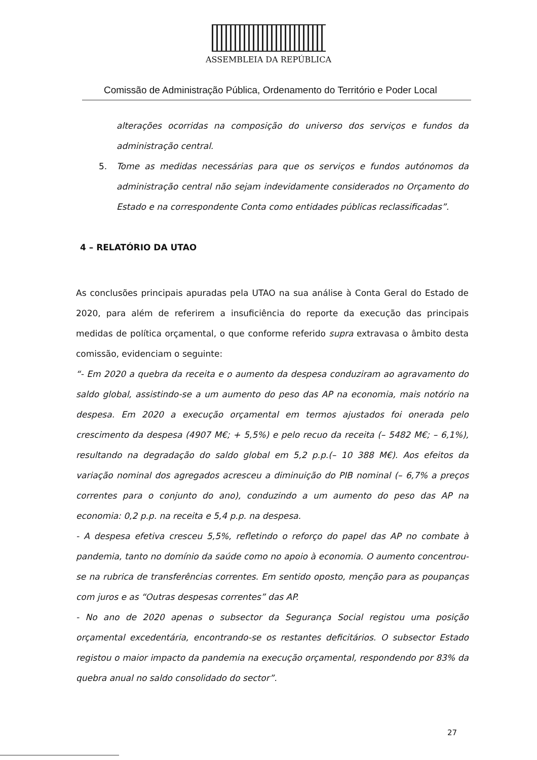ASSEMBLEIA DA REPÚBLICA
Comissão de Administração Pública, Ordenamento do Território e Poder Local
alterações ocorridas na composição do universo dos serviços e fundos da administração central.
5. Tome as medidas necessárias para que os serviços e fundos autónomos da administração central não sejam indevidamente considerados no Orçamento do Estado e na correspondente Conta como entidades públicas reclassificadas”.
4 – RELATÓRIO DA UTAO
As conclusões principais apuradas pela UTAO na sua análise à Conta Geral do Estado de 2020, para além de referirem a insuficiência do reporte da execução das principais medidas de política orçamental, o que conforme referido supra extravasa o âmbito desta comissão, evidenciam o seguinte:
“- Em 2020 a quebra da receita e o aumento da despesa conduziram ao agravamento do saldo global, assistindo-se a um aumento do peso das AP na economia, mais notório na despesa. Em 2020 a execução orçamental em termos ajustados foi onerada pelo crescimento da despesa (4907 M€; + 5,5%) e pelo recuo da receita (– 5482 M€; – 6,1%), resultando na degradação do saldo global em 5,2 p.p.(– 10 388 M€). Aos efeitos da variação nominal dos agregados acresceu a diminuição do PIB nominal (– 6,7% a preços correntes para o conjunto do ano), conduzindo a um aumento do peso das AP na economia: 0,2 p.p. na receita e 5,4 p.p. na despesa.
- A despesa efetiva cresceu 5,5%, refletindo o reforço do papel das AP no combate à pandemia, tanto no domínio da saúde como no apoio à economia. O aumento concentrou-se na rubrica de transferências correntes. Em sentido oposto, menção para as poupanças com juros e as “Outras despesas correntes” das AP.
- No ano de 2020 apenas o subsector da Segurança Social registou uma posição orçamental excedentária, encontrando-se os restantes deficitários. O subsector Estado registou o maior impacto da pandemia na execução orçamental, respondendo por 83% da quebra anual no saldo consolidado do sector”.
27